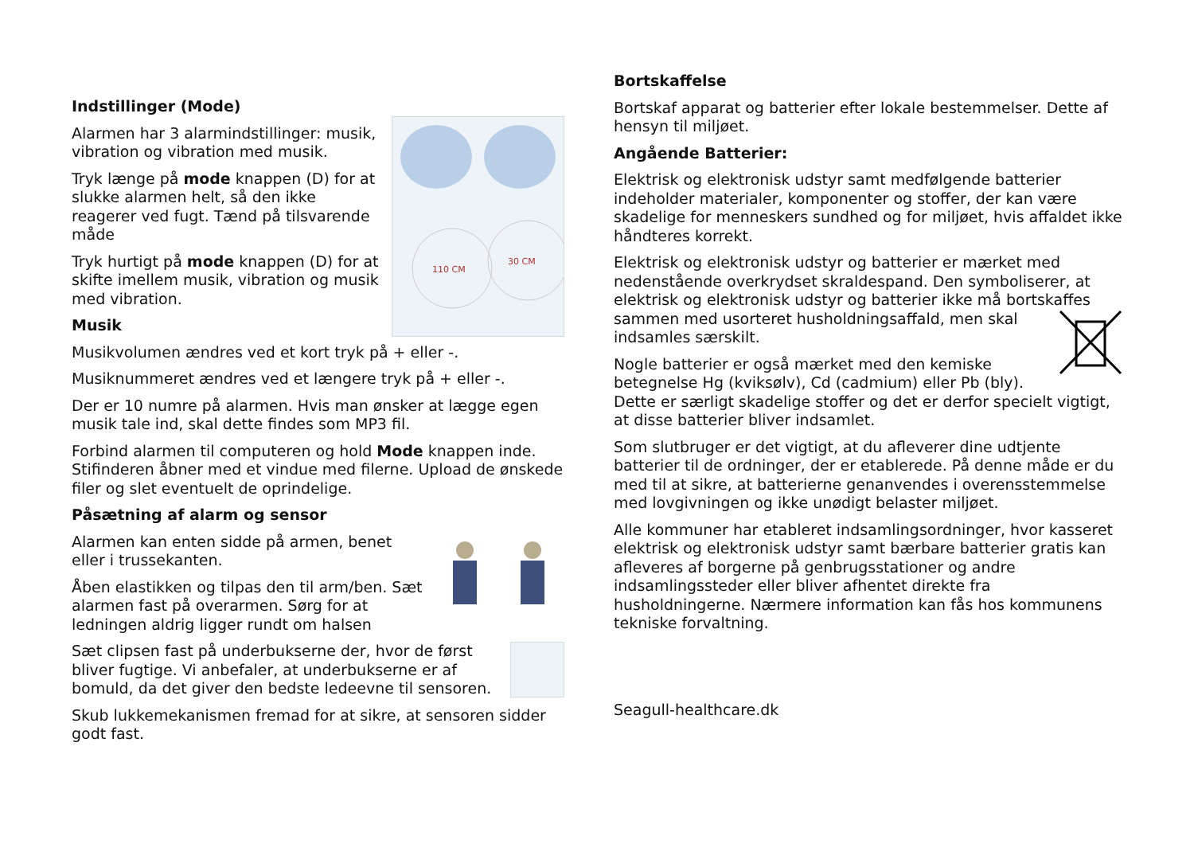Indstillinger (Mode)
110 CM
30 CM
Alarmen har 3 alarmindstillinger: musik, vibration og vibration med musik.
Tryk længe på mode knappen (D) for at slukke alarmen helt, så den ikke reagerer ved fugt. Tænd på tilsvarende måde
Tryk hurtigt på mode knappen (D) for at skifte imellem musik, vibration og musik med vibration.
Musik
Musikvolumen ændres ved et kort tryk på + eller -.
Musiknummeret ændres ved et længere tryk på + eller -.
Der er 10 numre på alarmen. Hvis man ønsker at lægge egen musik tale ind, skal dette findes som MP3 fil.
Forbind alarmen til computeren og hold Mode knappen inde. Stifinderen åbner med et vindue med filerne. Upload de ønskede filer og slet eventuelt de oprindelige.
Påsætning af alarm og sensor
Alarmen kan enten sidde på armen, benet eller i trussekanten.
Åben elastikken og tilpas den til arm/ben. Sæt alarmen fast på overarmen. Sørg for at ledningen aldrig ligger rundt om halsen
Sæt clipsen fast på underbukserne der, hvor de først bliver fugtige. Vi anbefaler, at underbukserne er af bomuld, da det giver den bedste ledeevne til sensoren.
Skub lukkemekanismen fremad for at sikre, at sensoren sidder godt fast.
Bortskaffelse
Bortskaf apparat og batterier efter lokale bestemmelser. Dette af hensyn til miljøet.
Angående Batterier:
Elektrisk og elektronisk udstyr samt medfølgende batterier indeholder materialer, komponenter og stoffer, der kan være skadelige for menneskers sundhed og for miljøet, hvis affaldet ikke håndteres korrekt.
Elektrisk og elektronisk udstyr og batterier er mærket med nedenstående overkrydset skraldespand. Den symboliserer, at elektrisk og elektronisk udstyr og batterier ikke må bortskaffes sammen med usorteret husholdningsaffald, men skal indsamles særskilt.
Nogle batterier er også mærket med den kemiske betegnelse Hg (kviksølv), Cd (cadmium) eller Pb (bly). Dette er særligt skadelige stoffer og det er derfor specielt vigtigt, at disse batterier bliver indsamlet.
Som slutbruger er det vigtigt, at du afleverer dine udtjente batterier til de ordninger, der er etablerede. På denne måde er du med til at sikre, at batterierne genanvendes i overensstemmelse med lovgivningen og ikke unødigt belaster miljøet.
Alle kommuner har etableret indsamlingsordninger, hvor kasseret elektrisk og elektronisk udstyr samt bærbare batterier gratis kan afleveres af borgerne på genbrugsstationer og andre indsamlingssteder eller bliver afhentet direkte fra husholdningerne. Nærmere information kan fås hos kommunens tekniske forvaltning.
Seagull-healthcare.dk